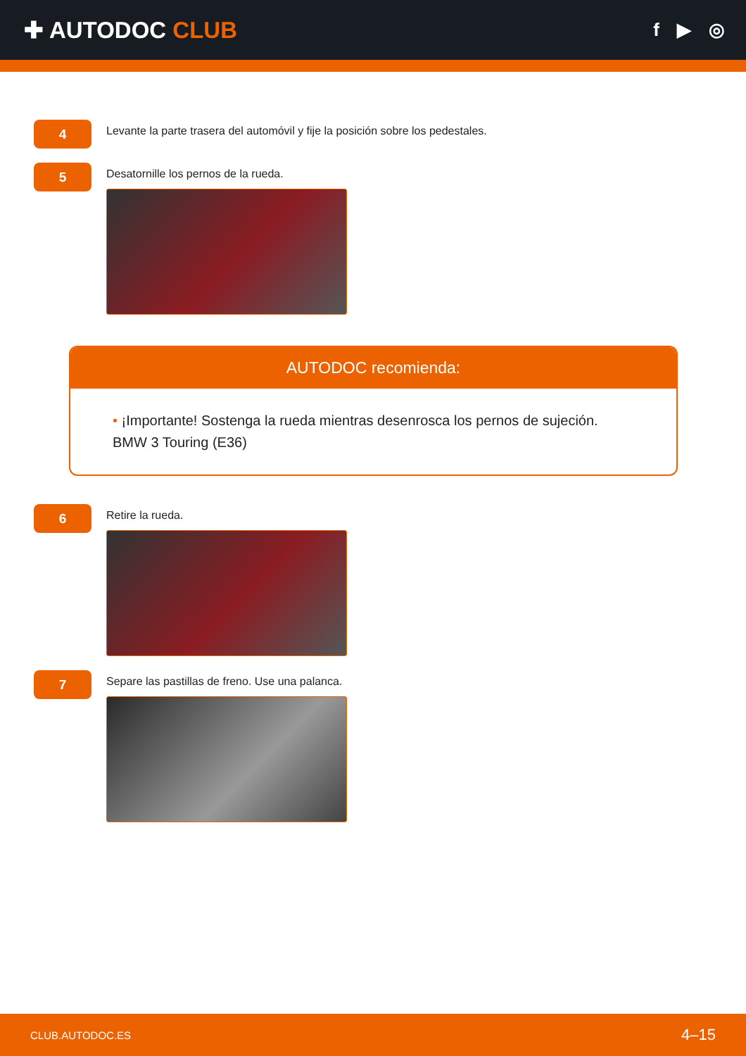✚ AUTODOC CLUB
f ▶ ◎
4
Levante la parte trasera del automóvil y fije la posición sobre los pedestales.
5
Desatornille los pernos de la rueda.
AUTODOC recomienda:
• ¡Importante! Sostenga la rueda mientras desenrosca los pernos de sujeción.
BMW 3 Touring (E36)
6
Retire la rueda.
7
Separe las pastillas de freno. Use una palanca.
CLUB.AUTODOC.ES 4–15